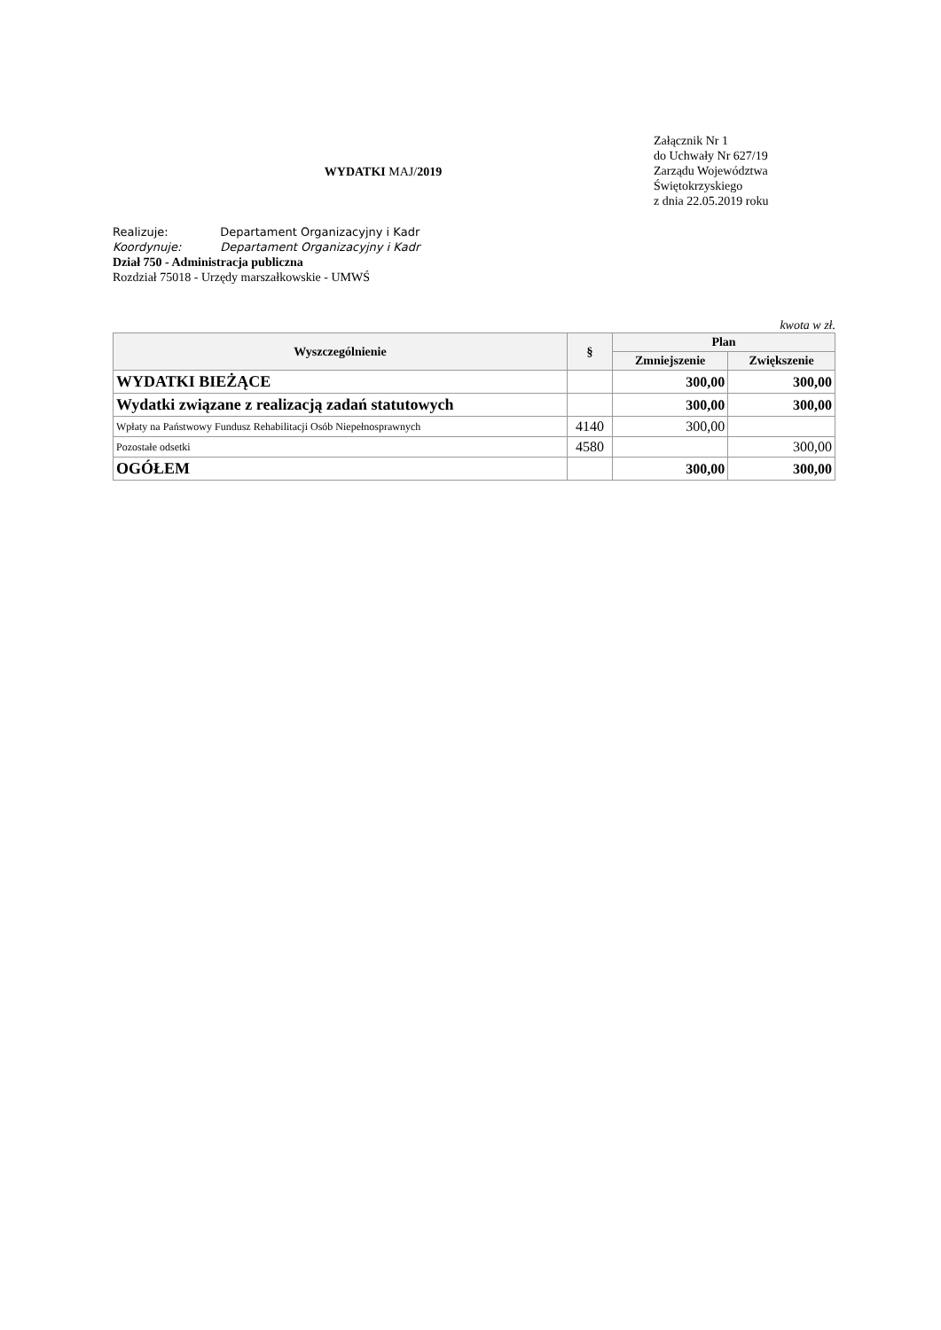WYDATKI MAJ/2019
Załącznik Nr 1
do Uchwały Nr 627/19
Zarządu Województwa
Świętokrzyskiego
z dnia 22.05.2019 roku
Realizuje: Departament Organizacyjny i Kadr
Koordynuje: Departament Organizacyjny i Kadr
Dział 750 - Administracja publiczna
Rozdział 75018 - Urzędy marszałkowskie - UMWŚ
kwota w zł.
| Wyszczególnienie | § | Plan | |
| --- | --- | --- | --- |
| | | Zmniejszenie | Zwiększenie |
| WYDATKI BIEŻĄCE | | 300,00 | 300,00 |
| Wydatki związane z realizacją zadań statutowych | | 300,00 | 300,00 |
| Wpłaty na Państwowy Fundusz Rehabilitacji Osób Niepełnosprawnych | 4140 | 300,00 | |
| Pozostałe odsetki | 4580 | | 300,00 |
| OGÓŁEM | | 300,00 | 300,00 |